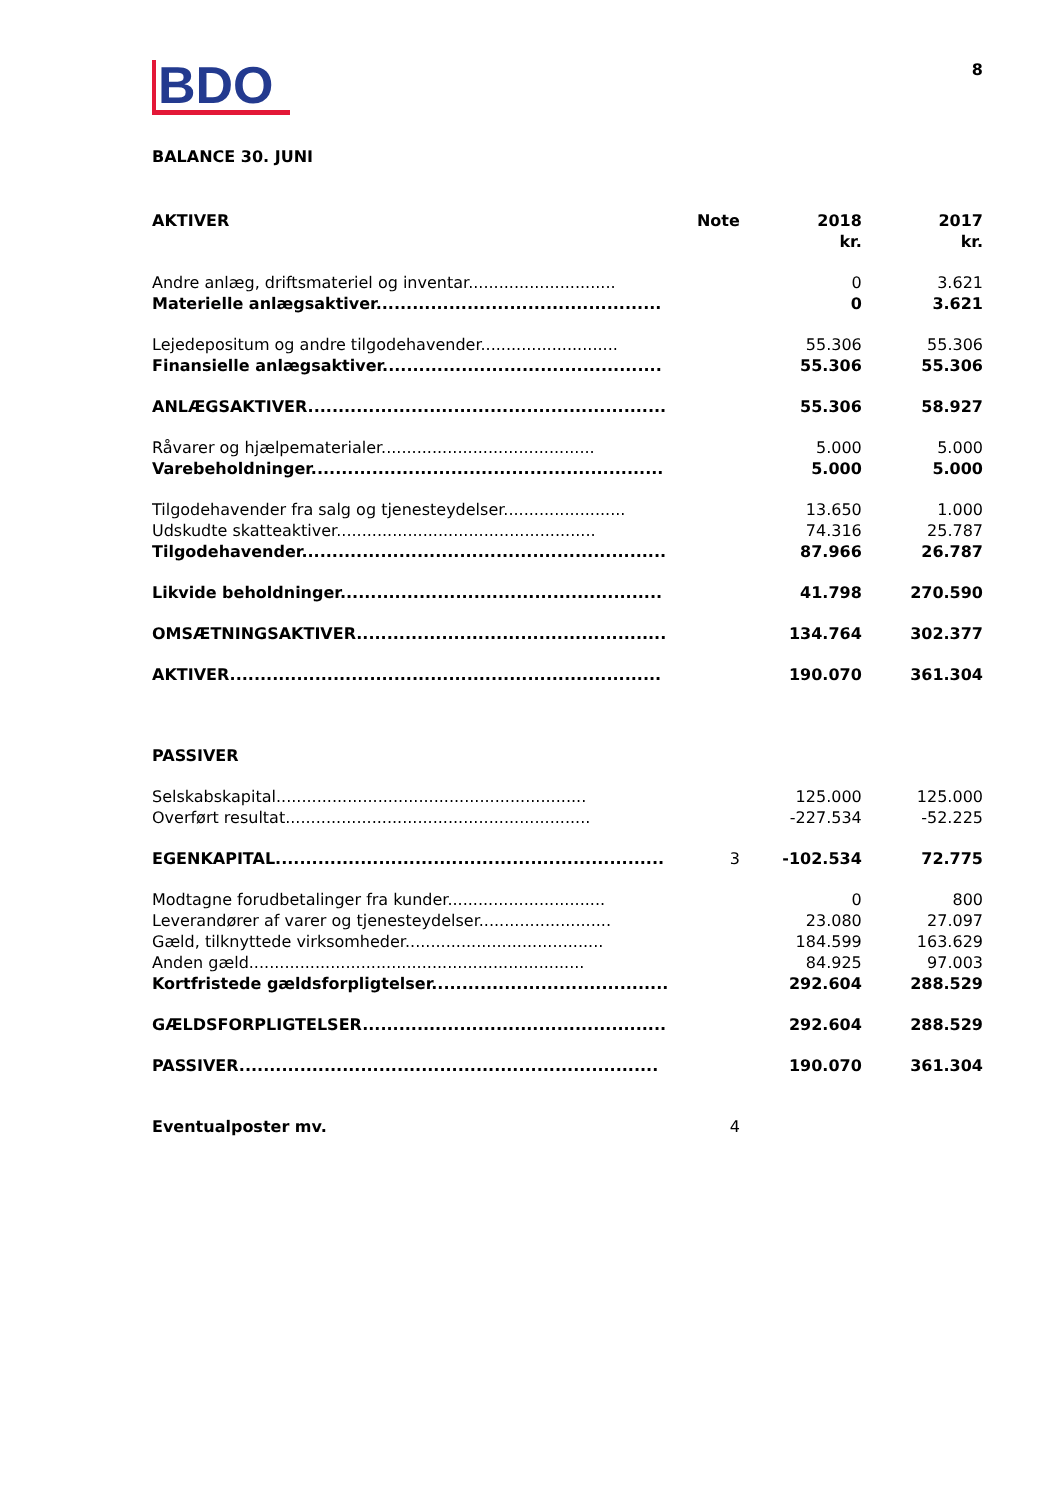BDO
8
BALANCE 30. JUNI
| AKTIVER | Note | 2018 kr. | 2017 kr. |
| --- | --- | --- | --- |
| Andre anlæg, driftsmateriel og inventar............................. | | 0 | 3.621 |
| Materielle anlægsaktiver............................................... | | 0 | 3.621 |
| Lejedepositum og andre tilgodehavender........................... | | 55.306 | 55.306 |
| Finansielle anlægsaktiver.............................................. | | 55.306 | 55.306 |
| ANLÆGSAKTIVER........................................................... | | 55.306 | 58.927 |
| Råvarer og hjælpematerialer.......................................... | | 5.000 | 5.000 |
| Varebeholdninger.......................................................... | | 5.000 | 5.000 |
| Tilgodehavender fra salg og tjenesteydelser........................ | | 13.650 | 1.000 |
| Udskudte skatteaktiver................................................... | | 74.316 | 25.787 |
| Tilgodehavender............................................................ | | 87.966 | 26.787 |
| Likvide beholdninger..................................................... | | 41.798 | 270.590 |
| OMSÆTNINGSAKTIVER................................................... | | 134.764 | 302.377 |
| AKTIVER....................................................................... | | 190.070 | 361.304 |
| PASSIVER | | | |
| Selskabskapital............................................................. | | 125.000 | 125.000 |
| Overført resultat............................................................ | | -227.534 | -52.225 |
| EGENKAPITAL................................................................ | 3 | -102.534 | 72.775 |
| Modtagne forudbetalinger fra kunder............................... | | 0 | 800 |
| Leverandører af varer og tjenesteydelser.......................... | | 23.080 | 27.097 |
| Gæld, tilknyttede virksomheder....................................... | | 184.599 | 163.629 |
| Anden gæld.................................................................. | | 84.925 | 97.003 |
| Kortfristede gældsforpligtelser....................................... | | 292.604 | 288.529 |
| GÆLDSFORPLIGTELSER.................................................. | | 292.604 | 288.529 |
| PASSIVER..................................................................... | | 190.070 | 361.304 |
| Eventualposter mv. | 4 | | |